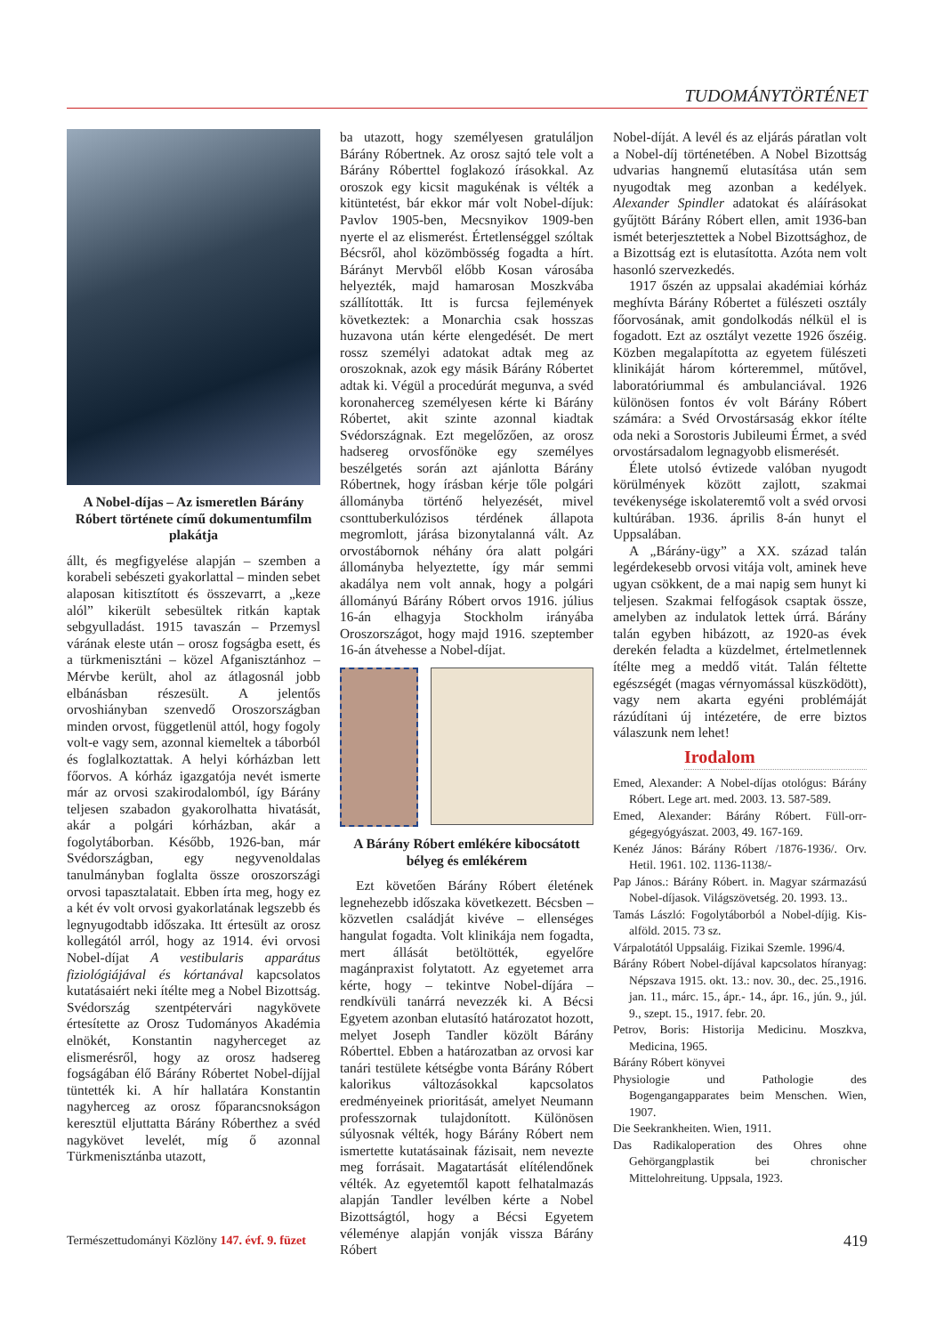TUDOMÁNYTÖRTÉNET
A Nobel-díjas – Az ismeretlen Bárány Róbert története című dokumentumfilm plakátja
állt, és megfigyelése alapján – szemben a korabeli sebészeti gyakorlattal – minden sebet alaposan kitisztított és összevarrt, a „keze alól” kikerült sebesültek ritkán kaptak sebgyulladást. 1915 tavaszán – Przemysl várának eleste után – orosz fogságba esett, és a türkmenisztáni – közel Afganisztánhoz – Mérvbe került, ahol az átlagosnál jobb elbánásban részesült. A jelentős orvoshiányban szenvedő Oroszországban minden orvost, függetlenül attól, hogy fogoly volt-e vagy sem, azonnal kiemeltek a táborból és foglalkoztattak. A helyi kórházban lett főorvos. A kórház igazgatója nevét ismerte már az orvosi szakirodalomból, így Bárány teljesen szabadon gyakorolhatta hivatását, akár a polgári kórházban, akár a fogolytáborban. Később, 1926-ban, már Svédországban, egy negyvenoldalas tanulmányban foglalta össze oroszországi orvosi tapasztalatait. Ebben írta meg, hogy ez a két év volt orvosi gyakorlatának legszebb és legnyugodtabb időszaka. Itt értesült az orosz kollegától arról, hogy az 1914. évi orvosi Nobel-díjat A vestibularis apparátus fiziológiájával és kórtanával kapcsolatos kutatásaiért neki ítélte meg a Nobel Bizottság. Svédország szentpétervári nagykövete értesítette az Orosz Tudományos Akadémia elnökét, Konstantin nagyherceget az elismerésről, hogy az orosz hadsereg fogságában élő Bárány Róbertet Nobel-díjjal tüntették ki. A hír hallatára Konstantin nagyherceg az orosz főparancsnokságon keresztül eljuttatta Bárány Róberthez a svéd nagykövet levelét, míg ő azonnal Türkmenisztánba utazott,
ba utazott, hogy személyesen gratuláljon Bárány Róbertnek. Az orosz sajtó tele volt a Bárány Róberttel foglakozó írásokkal. Az oroszok egy kicsit magukénak is vélték a kitüntetést, bár ekkor már volt Nobel-díjuk: Pavlov 1905-ben, Mecsnyikov 1909-ben nyerte el az elismerést. Értetlenséggel szóltak Bécsről, ahol közömbösség fogadta a hírt. Bárányt Mervből előbb Kosan városába helyezték, majd hamarosan Moszkvába szállították. Itt is furcsa fejlemények következtek: a Monarchia csak hosszas huzavona után kérte elengedését. De mert rossz személyi adatokat adtak meg az oroszoknak, azok egy másik Bárány Róbertet adtak ki. Végül a procedúrát megunva, a svéd koronaherceg személyesen kérte ki Bárány Róbertet, akit szinte azonnal kiadtak Svédországnak. Ezt megelőzően, az orosz hadsereg orvosfőnöke egy személyes beszélgetés során azt ajánlotta Bárány Róbertnek, hogy írásban kérje tőle polgári állományba történő helyezését, mivel csonttuberkulózisos térdének állapota megromlott, járása bizonytalanná vált. Az orvostábornok néhány óra alatt polgári állományba helyeztette, így már semmi akadálya nem volt annak, hogy a polgári állományú Bárány Róbert orvos 1916. július 16-án elhagyja Stockholm irányába Oroszországot, hogy majd 1916. szeptember 16-án átvehesse a Nobel-díjat.
A Bárány Róbert emlékére kibocsátott bélyeg és emlékérem
Ezt követően Bárány Róbert életének legnehezebb időszaka következett. Bécsben – közvetlen családját kivéve – ellenséges hangulat fogadta. Volt klinikája nem fogadta, mert állását betöltötték, egyelőre magánpraxist folytatott. Az egyetemet arra kérte, hogy – tekintve Nobel-díjára – rendkívüli tanárrá nevezzék ki. A Bécsi Egyetem azonban elutasító határozatot hozott, melyet Joseph Tandler közölt Bárány Róberttel. Ebben a határozatban az orvosi kar tanári testülete kétségbe vonta Bárány Róbert kalorikus változásokkal kapcsolatos eredményeinek prioritását, amelyet Neumann professzornak tulajdonított. Különösen súlyosnak vélték, hogy Bárány Róbert nem ismertette kutatásainak fázisait, nem nevezte meg forrásait. Magatartását elítélendőnek vélték. Az egyetemtől kapott felhatalmazás alapján Tandler levélben kérte a Nobel Bizottságtól, hogy a Bécsi Egyetem véleménye alapján vonják vissza Bárány Róbert
Nobel-díját. A levél és az eljárás páratlan volt a Nobel-díj történetében. A Nobel Bizottság udvarias hangnemű elutasítása után sem nyugodtak meg azonban a kedélyek. Alexander Spindler adatokat és aláírásokat gyűjtött Bárány Róbert ellen, amit 1936-ban ismét beterjesztettek a Nobel Bizottsághoz, de a Bizottság ezt is elutasította. Azóta nem volt hasonló szervezkedés.
1917 őszén az uppsalai akadémiai kórház meghívta Bárány Róbertet a fülészeti osztály főorvosának, amit gondolkodás nélkül el is fogadott. Ezt az osztályt vezette 1926 őszéig. Közben megalapította az egyetem fülészeti klinikáját három kórteremmel, műtővel, laboratóriummal és ambulanciával. 1926 különösen fontos év volt Bárány Róbert számára: a Svéd Orvostársaság ekkor ítélte oda neki a Sorostoris Jubileumi Érmet, a svéd orvostársadalom legnagyobb elismerését.
Élete utolsó évtizede valóban nyugodt körülmények között zajlott, szakmai tevékenysége iskolateremtő volt a svéd orvosi kultúrában. 1936. április 8-án hunyt el Uppsalában.
A „Bárány-ügy” a XX. század talán legérdekesebb orvosi vitája volt, aminek heve ugyan csökkent, de a mai napig sem hunyt ki teljesen. Szakmai felfogások csaptak össze, amelyben az indulatok lettek úrrá. Bárány talán egyben hibázott, az 1920-as évek derekén feladta a küzdelmet, értelmetlennek ítélte meg a meddő vitát. Talán féltette egészségét (magas vérnyomással küszködött), vagy nem akarta egyéni problémáját rázúdítani új intézetére, de erre biztos válaszunk nem lehet!
Irodalom
Emed, Alexander: A Nobel-díjas otológus: Bárány Róbert. Lege art. med. 2003. 13. 587-589.
Emed, Alexander: Bárány Róbert. Füll-orr-gégegyógyászat. 2003, 49. 167-169.
Kenéz János: Bárány Róbert /1876-1936/. Orv. Hetil. 1961. 102. 1136-1138/-
Pap János.: Bárány Róbert. in. Magyar származású Nobel-díjasok. Világszövetség. 20. 1993. 13..
Tamás László: Fogolytáborból a Nobel-díjig. Kis-alföld. 2015. 73 sz.
Várpalotától Uppsaláig. Fizikai Szemle. 1996/4.
Bárány Róbert Nobel-díjával kapcsolatos híranyag: Népszava 1915. okt. 13.: nov. 30., dec. 25.,1916. jan. 11., márc. 15., ápr.- 14., ápr. 16., jún. 9., júl. 9., szept. 15., 1917. febr. 20.
Petrov, Boris: Historija Medicinu. Moszkva, Medicina, 1965.
Bárány Róbert könyvei
Physiologie und Pathologie des Bogengangapparates beim Menschen. Wien, 1907.
Die Seekrankheiten. Wien, 1911.
Das Radikaloperation des Ohres ohne Gehörgangplastik bei chronischer Mittelohreitung. Uppsala, 1923.
Természettudományi Közlöny 147. évf. 9. füzet 419